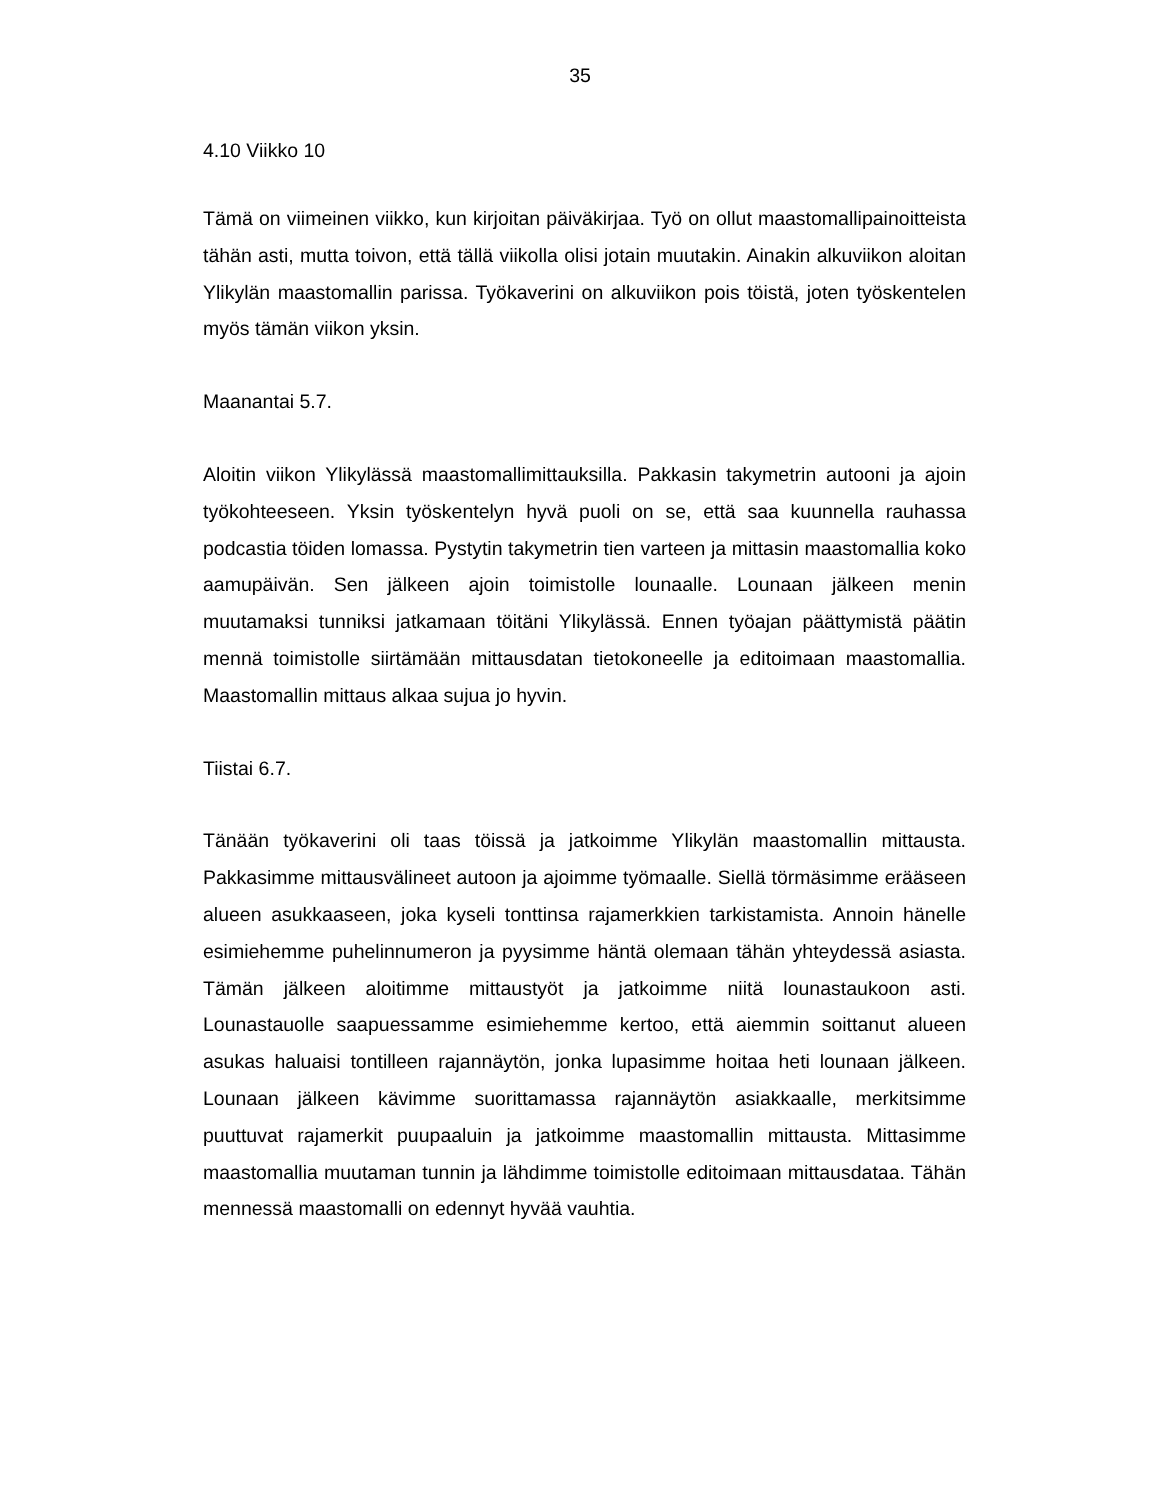35
4.10 Viikko 10
Tämä on viimeinen viikko, kun kirjoitan päiväkirjaa. Työ on ollut maastomallipai­noitteista tähän asti, mutta toivon, että tällä viikolla olisi jotain muutakin. Ainakin alkuviikon aloitan Ylikylän maastomallin parissa. Työkaverini on alkuviikon pois töistä, joten työskentelen myös tämän viikon yksin.
Maanantai 5.7.
Aloitin viikon Ylikylässä maastomallimittauksilla. Pakkasin takymetrin autooni ja ajoin työkohteeseen. Yksin työskentelyn hyvä puoli on se, että saa kuunnella rau­hassa podcastia töiden lomassa. Pystytin takymetrin tien varteen ja mittasin maastomallia koko aamupäivän. Sen jälkeen ajoin toimistolle lounaalle. Lounaan jälkeen menin muutamaksi tunniksi jatkamaan töitäni Ylikylässä. Ennen työajan päättymistä päätin mennä toimistolle siirtämään mittausdatan tietokoneelle ja edi­toimaan maastomallia. Maastomallin mittaus alkaa sujua jo hyvin.
Tiistai 6.7.
Tänään työkaverini oli taas töissä ja jatkoimme Ylikylän maastomallin mittausta. Pakkasimme mittausvälineet autoon ja ajoimme työmaalle. Siellä törmäsimme erääseen alueen asukkaaseen, joka kyseli tonttinsa rajamerkkien tarkistamista. Annoin hänelle esimiehemme puhelinnumeron ja pyysimme häntä olemaan tä­hän yhteydessä asiasta. Tämän jälkeen aloitimme mittaustyöt ja jatkoimme niitä lounastaukoon asti. Lounastauolle saapuessamme esimiehemme kertoo, että aiemmin soittanut alueen asukas haluaisi tontilleen rajannäytön, jonka lupa­simme hoitaa heti lounaan jälkeen. Lounaan jälkeen kävimme suorittamassa ra­jannäytön asiakkaalle, merkitsimme puuttuvat rajamerkit puupaaluin ja jatkoimme maastomallin mittausta. Mittasimme maastomallia muutaman tunnin ja lähdimme toimistolle editoimaan mittausdataa. Tähän mennessä maastomalli on edennyt hyvää vauhtia.